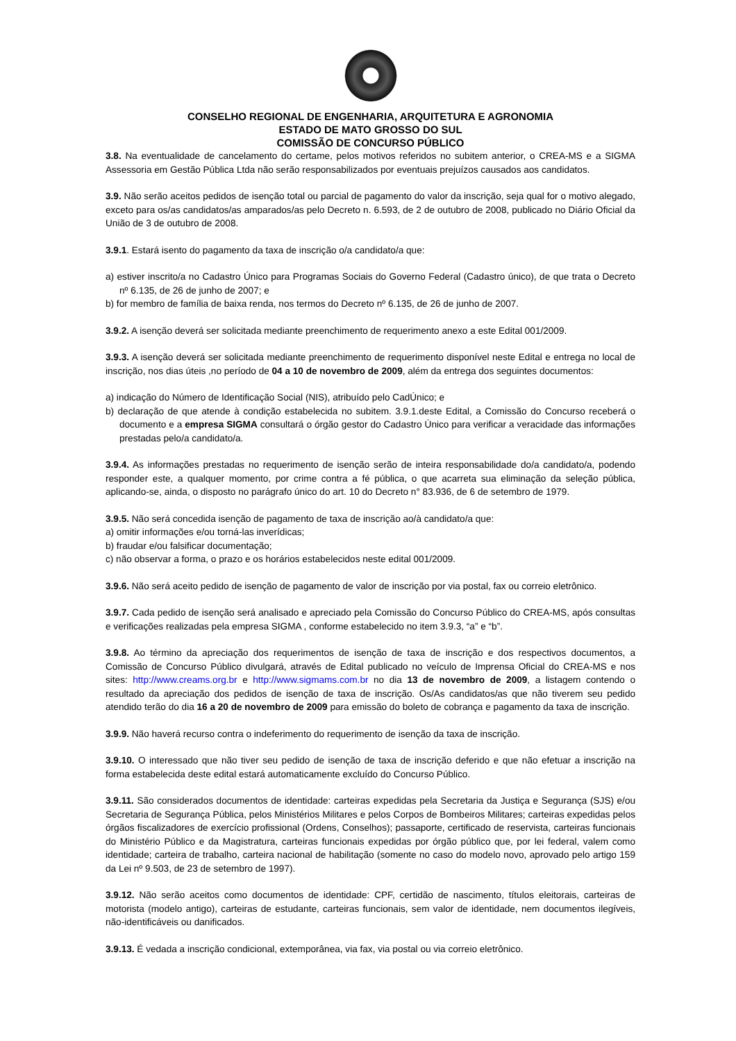CONSELHO REGIONAL DE ENGENHARIA, ARQUITETURA E AGRONOMIA
ESTADO DE MATO GROSSO DO SUL
COMISSÃO DE CONCURSO PÚBLICO
3.8. Na eventualidade de cancelamento do certame, pelos motivos referidos no subitem anterior, o CREA-MS e a SIGMA Assessoria em Gestão Pública Ltda não serão responsabilizados por eventuais prejuízos causados aos candidatos.
3.9. Não serão aceitos pedidos de isenção total ou parcial de pagamento do valor da inscrição, seja qual for o motivo alegado, exceto para os/as candidatos/as amparados/as pelo Decreto n. 6.593, de 2 de outubro de 2008, publicado no Diário Oficial da União de 3 de outubro de 2008.
3.9.1. Estará isento do pagamento da taxa de inscrição o/a candidato/a que:
a) estiver inscrito/a no Cadastro Único para Programas Sociais do Governo Federal (Cadastro único), de que trata o Decreto nº 6.135, de 26 de junho de 2007; e
b) for membro de família de baixa renda, nos termos do Decreto nº 6.135, de 26 de junho de 2007.
3.9.2. A isenção deverá ser solicitada mediante preenchimento de requerimento anexo a este Edital 001/2009.
3.9.3. A isenção deverá ser solicitada mediante preenchimento de requerimento disponível neste Edital e entrega no local de inscrição, nos dias úteis ,no período de 04 a 10 de novembro de 2009, além da entrega dos seguintes documentos:
a) indicação do Número de Identificação Social (NIS), atribuído pelo CadÚnico; e
b) declaração de que atende à condição estabelecida no subitem. 3.9.1.deste Edital, a Comissão do Concurso receberá o documento e a empresa SIGMA consultará o órgão gestor do Cadastro Único para verificar a veracidade das informações prestadas pelo/a candidato/a.
3.9.4. As informações prestadas no requerimento de isenção serão de inteira responsabilidade do/a candidato/a, podendo responder este, a qualquer momento, por crime contra a fé pública, o que acarreta sua eliminação da seleção pública, aplicando-se, ainda, o disposto no parágrafo único do art. 10 do Decreto n° 83.936, de 6 de setembro de 1979.
3.9.5. Não será concedida isenção de pagamento de taxa de inscrição ao/à candidato/a que:
a) omitir informações e/ou torná-las inverídicas;
b) fraudar e/ou falsificar documentação;
c) não observar a forma, o prazo e os horários estabelecidos neste edital 001/2009.
3.9.6. Não será aceito pedido de isenção de pagamento de valor de inscrição por via postal, fax ou correio eletrônico.
3.9.7. Cada pedido de isenção será analisado e apreciado pela Comissão do Concurso Público do CREA-MS, após consultas e verificações realizadas pela empresa SIGMA , conforme estabelecido no item 3.9.3, “a” e “b”.
3.9.8. Ao término da apreciação dos requerimentos de isenção de taxa de inscrição e dos respectivos documentos, a Comissão de Concurso Público divulgará, através de Edital publicado no veículo de Imprensa Oficial do CREA-MS e nos sites: http://www.creams.org.br e http://www.sigmams.com.br no dia 13 de novembro de 2009, a listagem contendo o resultado da apreciação dos pedidos de isenção de taxa de inscrição. Os/As candidatos/as que não tiverem seu pedido atendido terão do dia 16 a 20 de novembro de 2009 para emissão do boleto de cobrança e pagamento da taxa de inscrição.
3.9.9. Não haverá recurso contra o indeferimento do requerimento de isenção da taxa de inscrição.
3.9.10. O interessado que não tiver seu pedido de isenção de taxa de inscrição deferido e que não efetuar a inscrição na forma estabelecida deste edital estará automaticamente excluído do Concurso Público.
3.9.11. São considerados documentos de identidade: carteiras expedidas pela Secretaria da Justiça e Segurança (SJS) e/ou Secretaria de Segurança Pública, pelos Ministérios Militares e pelos Corpos de Bombeiros Militares; carteiras expedidas pelos órgãos fiscalizadores de exercício profissional (Ordens, Conselhos); passaporte, certificado de reservista, carteiras funcionais do Ministério Público e da Magistratura, carteiras funcionais expedidas por órgão público que, por lei federal, valem como identidade; carteira de trabalho, carteira nacional de habilitação (somente no caso do modelo novo, aprovado pelo artigo 159 da Lei nº 9.503, de 23 de setembro de 1997).
3.9.12. Não serão aceitos como documentos de identidade: CPF, certidão de nascimento, títulos eleitorais, carteiras de motorista (modelo antigo), carteiras de estudante, carteiras funcionais, sem valor de identidade, nem documentos ilegíveis, não-identificáveis ou danificados.
3.9.13. É vedada a inscrição condicional, extemporânea, via fax, via postal ou via correio eletrônico.